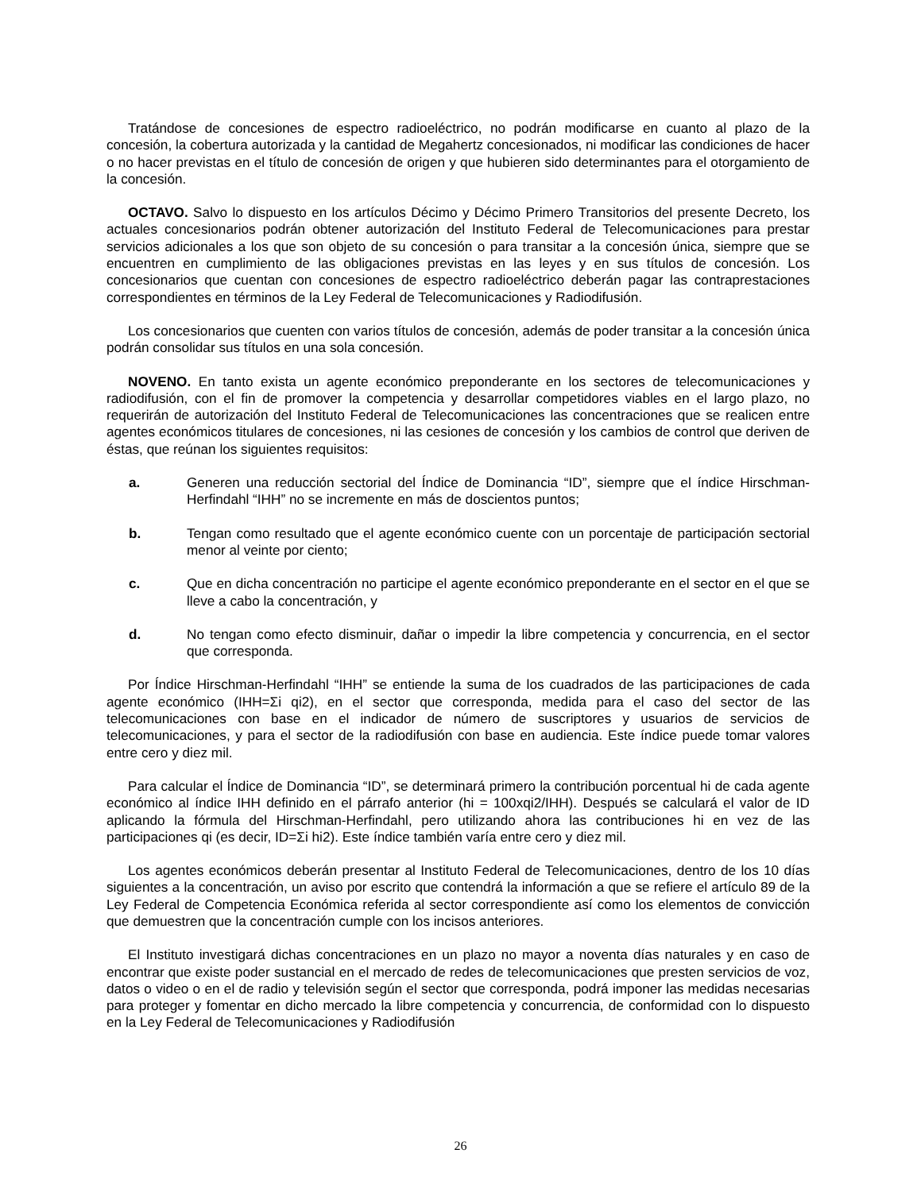Tratándose de concesiones de espectro radioeléctrico, no podrán modificarse en cuanto al plazo de la concesión, la cobertura autorizada y la cantidad de Megahertz concesionados, ni modificar las condiciones de hacer o no hacer previstas en el título de concesión de origen y que hubieren sido determinantes para el otorgamiento de la concesión.
OCTAVO. Salvo lo dispuesto en los artículos Décimo y Décimo Primero Transitorios del presente Decreto, los actuales concesionarios podrán obtener autorización del Instituto Federal de Telecomunicaciones para prestar servicios adicionales a los que son objeto de su concesión o para transitar a la concesión única, siempre que se encuentren en cumplimiento de las obligaciones previstas en las leyes y en sus títulos de concesión. Los concesionarios que cuentan con concesiones de espectro radioeléctrico deberán pagar las contraprestaciones correspondientes en términos de la Ley Federal de Telecomunicaciones y Radiodifusión.
Los concesionarios que cuenten con varios títulos de concesión, además de poder transitar a la concesión única podrán consolidar sus títulos en una sola concesión.
NOVENO. En tanto exista un agente económico preponderante en los sectores de telecomunicaciones y radiodifusión, con el fin de promover la competencia y desarrollar competidores viables en el largo plazo, no requerirán de autorización del Instituto Federal de Telecomunicaciones las concentraciones que se realicen entre agentes económicos titulares de concesiones, ni las cesiones de concesión y los cambios de control que deriven de éstas, que reúnan los siguientes requisitos:
a. Generen una reducción sectorial del Índice de Dominancia “ID”, siempre que el índice Hirschman-Herfindahl “IHH” no se incremente en más de doscientos puntos;
b. Tengan como resultado que el agente económico cuente con un porcentaje de participación sectorial menor al veinte por ciento;
c. Que en dicha concentración no participe el agente económico preponderante en el sector en el que se lleve a cabo la concentración, y
d. No tengan como efecto disminuir, dañar o impedir la libre competencia y concurrencia, en el sector que corresponda.
Por Índice Hirschman-Herfindahl “IHH” se entiende la suma de los cuadrados de las participaciones de cada agente económico (IHH=Σi qi2), en el sector que corresponda, medida para el caso del sector de las telecomunicaciones con base en el indicador de número de suscriptores y usuarios de servicios de telecomunicaciones, y para el sector de la radiodifusión con base en audiencia. Este índice puede tomar valores entre cero y diez mil.
Para calcular el Índice de Dominancia “ID”, se determinará primero la contribución porcentual hi de cada agente económico al índice IHH definido en el párrafo anterior (hi = 100xqi2/IHH). Después se calculará el valor de ID aplicando la fórmula del Hirschman-Herfindahl, pero utilizando ahora las contribuciones hi en vez de las participaciones qi (es decir, ID=Σi hi2). Este índice también varía entre cero y diez mil.
Los agentes económicos deberán presentar al Instituto Federal de Telecomunicaciones, dentro de los 10 días siguientes a la concentración, un aviso por escrito que contendrá la información a que se refiere el artículo 89 de la Ley Federal de Competencia Económica referida al sector correspondiente así como los elementos de convicción que demuestren que la concentración cumple con los incisos anteriores.
El Instituto investigará dichas concentraciones en un plazo no mayor a noventa días naturales y en caso de encontrar que existe poder sustancial en el mercado de redes de telecomunicaciones que presten servicios de voz, datos o video o en el de radio y televisión según el sector que corresponda, podrá imponer las medidas necesarias para proteger y fomentar en dicho mercado la libre competencia y concurrencia, de conformidad con lo dispuesto en la Ley Federal de Telecomunicaciones y Radiodifusión
26